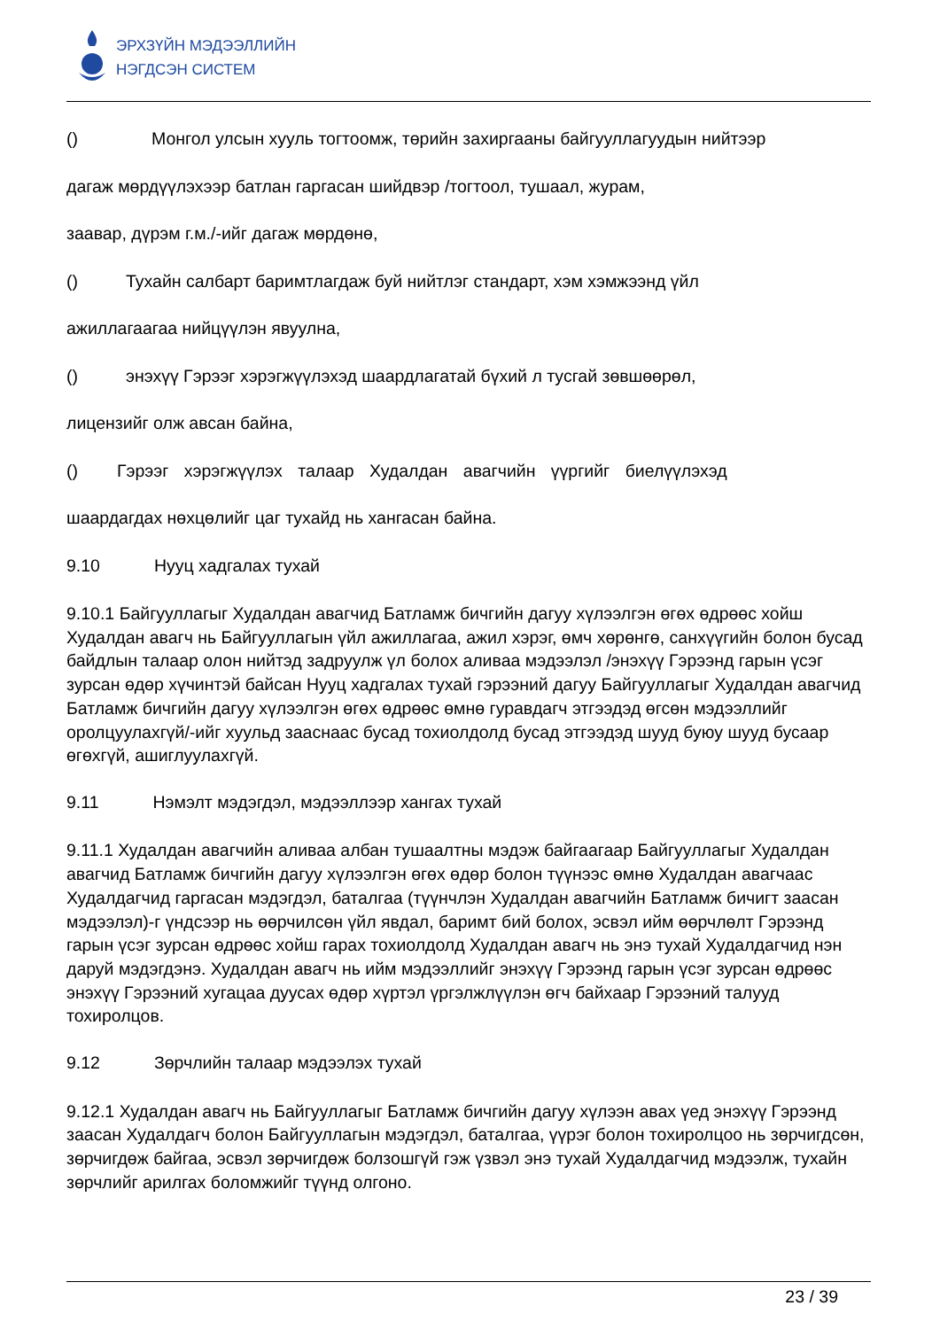ЭРХЗҮЙН МЭДЭЭЛЛИЙН
НЭГДСЭН СИСТЕМ
() Монгол улсын хууль тогтоомж, төрийн захиргааны байгууллагуудын нийтээр
дагаж мөрдүүлэхээр батлан гаргасан шийдвэр /тогтоол, тушаал, журам,
заавар, дүрэм г.м./-ийг дагаж мөрдөнө,
() Тухайн салбарт баримтлагдаж буй нийтлэг стандарт, хэм хэмжээнд үйл
ажиллагаагаа нийцүүлэн явуулна,
() энэхүү Гэрээг хэрэгжүүлэхэд шаардлагатай бүхий л тусгай зөвшөөрөл,
лицензийг олж авсан байна,
() Гэрээг хэрэгжүүлэх талаар Худалдан авагчийн үүргийг биелүүлэхэд
шаардагдах нөхцөлийг цаг тухайд нь хангасан байна.
9.10 Нууц хадгалах тухай
9.10.1 Байгууллагыг Худалдан авагчид Батламж бичгийн дагуу хүлээлгэн өгөх өдрөөс хойш Худалдан авагч нь Байгууллагын үйл ажиллагаа, ажил хэрэг, өмч хөрөнгө, санхүүгийн болон бусад байдлын талаар олон нийтэд задруулж үл болох аливаа мэдээлэл /энэхүү Гэрээнд гарын үсэг зурсан өдөр хүчинтэй байсан Нууц хадгалах тухай гэрээний дагуу Байгууллагыг Худалдан авагчид Батламж бичгийн дагуу хүлээлгэн өгөх өдрөөс өмнө гуравдагч этгээдэд өгсөн мэдээллийг оролцуулахгүй/-ийг хуульд зааснаас бусад тохиолдолд бусад этгээдэд шууд буюу шууд бусаар өгөхгүй, ашиглуулахгүй.
9.11 Нэмэлт мэдэгдэл, мэдээллээр хангах тухай
9.11.1 Худалдан авагчийн аливаа албан тушаалтны мэдэж байгаагаар Байгууллагыг Худалдан авагчид Батламж бичгийн дагуу хүлээлгэн өгөх өдөр болон түүнээс өмнө Худалдан авагчаас Худалдагчид гаргасан мэдэгдэл, баталгаа (түүнчлэн Худалдан авагчийн Батламж бичигт заасан мэдээлэл)-г үндсээр нь өөрчилсөн үйл явдал, баримт бий болох, эсвэл ийм өөрчлөлт Гэрээнд гарын үсэг зурсан өдрөөс хойш гарах тохиолдолд Худалдан авагч нь энэ тухай Худалдагчид нэн даруй мэдэгдэнэ. Худалдан авагч нь ийм мэдээллийг энэхүү Гэрээнд гарын үсэг зурсан өдрөөс энэхүү Гэрээний хугацаа дуусах өдөр хүртэл үргэлжлүүлэн өгч байхаар Гэрээний талууд тохиролцов.
9.12 Зөрчлийн талаар мэдээлэх тухай
9.12.1 Худалдан авагч нь Байгууллагыг Батламж бичгийн дагуу хүлээн авах үед энэхүү Гэрээнд заасан Худалдагч болон Байгууллагын мэдэгдэл, баталгаа, үүрэг болон тохиролцоо нь зөрчигдсөн, зөрчигдөж байгаа, эсвэл зөрчигдөж болзошгүй гэж үзвэл энэ тухай Худалдагчид мэдээлж, тухайн зөрчлийг арилгах боломжийг түүнд олгоно.
23 / 39